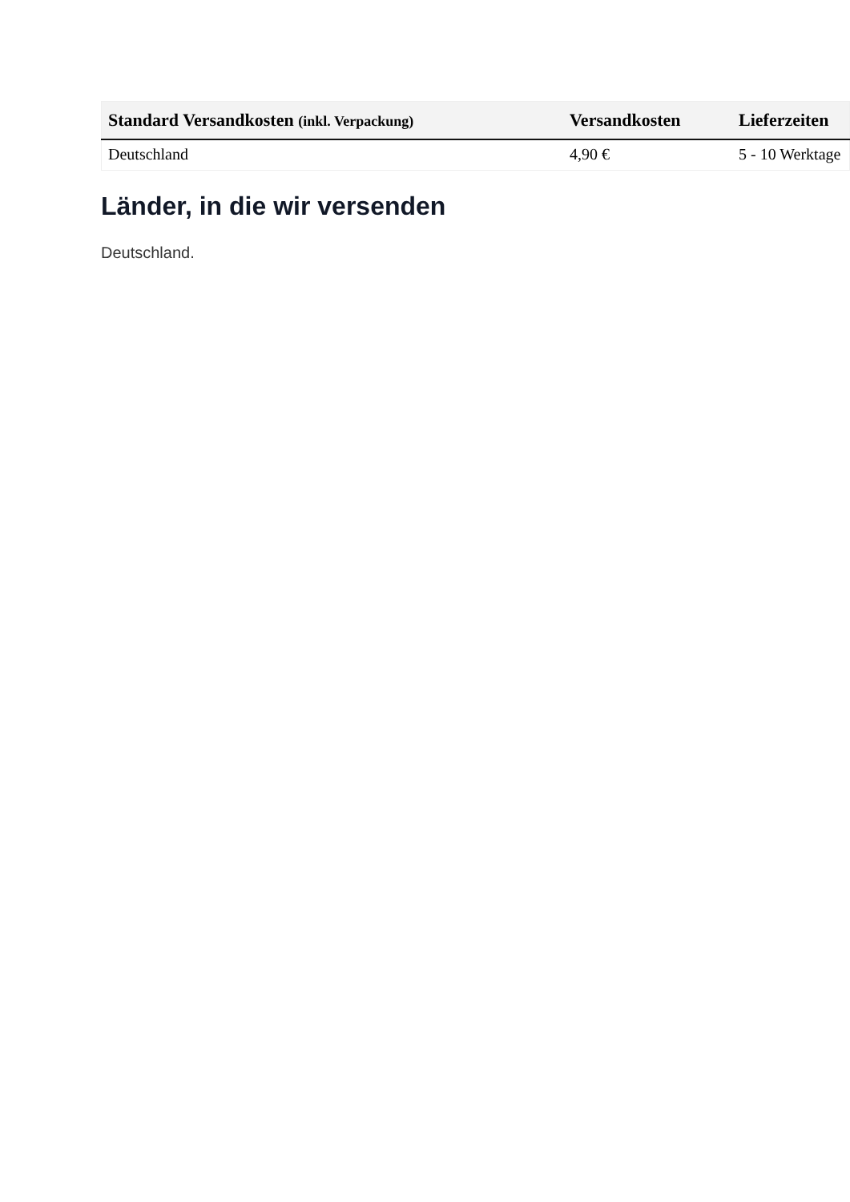| Standard Versandkosten (inkl. Verpackung) | Versandkosten | Lieferzeiten |
| --- | --- | --- |
| Deutschland | 4,90 € | 5 - 10 Werktage |
Länder, in die wir versenden
Deutschland.